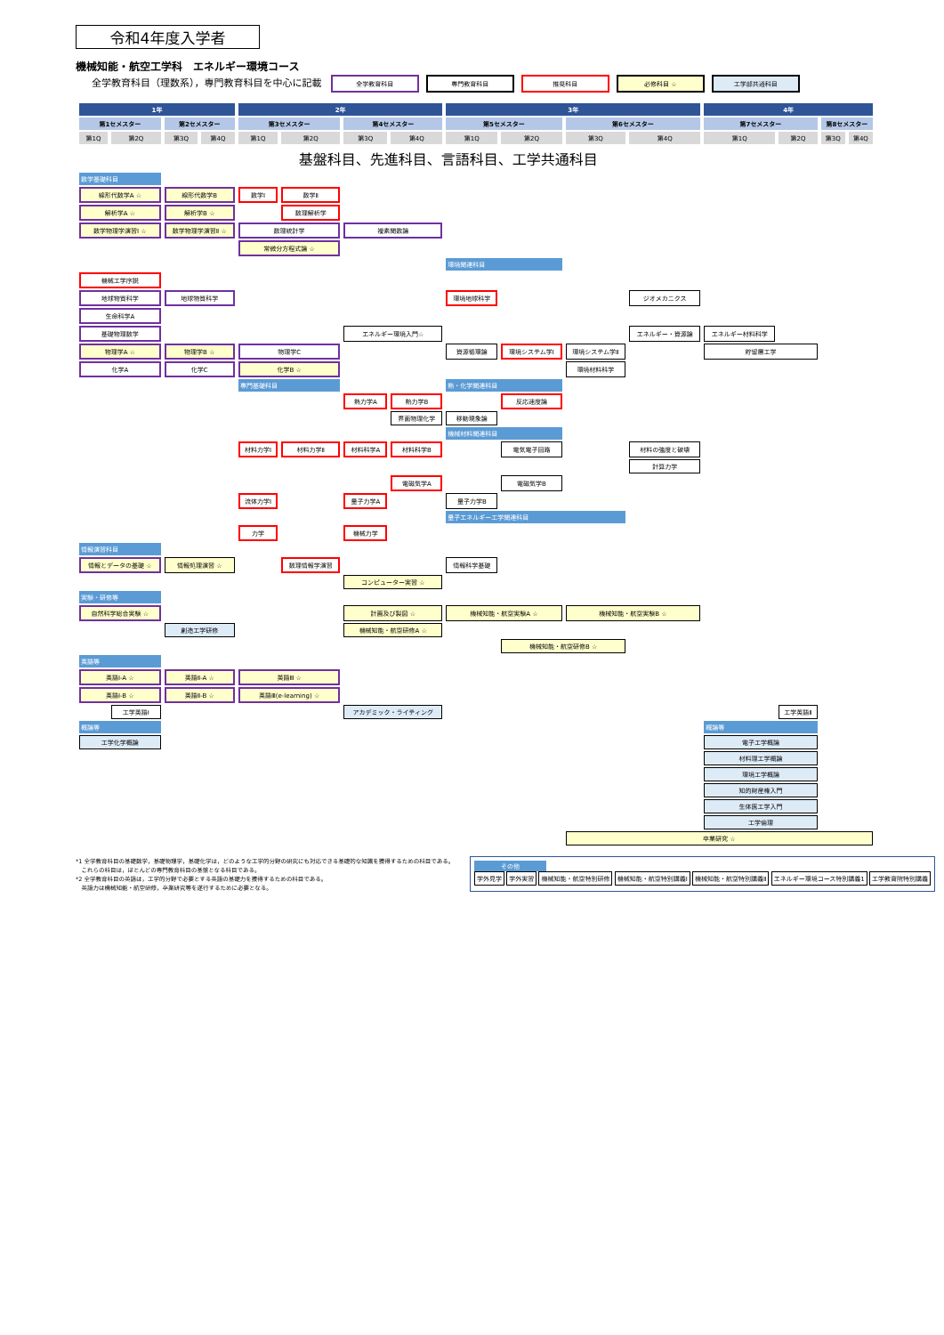令和4年度入学者
機械知能・航空工学科　エネルギー環境コース
全学教育科目（理数系），専門教育科目を中心に記載
全学教育科目 専門教育科目 推奨科目 必修科目 ☆ 工学部共通科目
| 1年 | | | | 2年 | | | | 3年 | | | | 4年 | | | |
| --- | --- | --- | --- | --- | --- | --- | --- | --- | --- | --- | --- | --- | --- | --- | --- |
| 第1セメスター | | 第2セメスター | | 第3セメスター | | 第4セメスター | | 第5セメスター | | 第6セメスター | | 第7セメスター | | 第8セメスター | |
| 第1Q | 第2Q | 第3Q | 第4Q | 第1Q | 第2Q | 第3Q | 第4Q | 第1Q | 第2Q | 第3Q | 第4Q | 第1Q | 第2Q | 第3Q | 第4Q |
| 基盤科目、先進科目、言語科目、工学共通科目 | | | | | | | | | | | | | | | |
| 数学基礎科目 | | | | | | | | | | | | | | | |
| 線形代数学A ☆ | | 線形代数学B | | 数学Ⅰ | 数学Ⅱ | | | | | | | | | | |
| 解析学A ☆ | | 解析学B ☆ | | | 数理解析学 | | | | | | | | | | |
| 数学物理学演習Ⅰ ☆ | | 数学物理学演習Ⅱ ☆ | | 数理統計学 | | 複素関数論 | | | | | | | | | |
| | | | | 常微分方程式論 ☆ | | | | | | | | | | | |
| | | | | | | | | 環境関連科目 | | | | | | | |
| 機械工学序説 | | | | | | | | | | | | | | | |
| 地球物質科学 | | 地球物質科学 | | | | | | 環境地球科学 | | | ジオメカニクス | | | | |
| 生命科学A | | | | | | | | | | | | | | | |
| 基礎物理数学 | | | | | | エネルギー環境入門☆ | | | | | エネルギー・資源論 | エネルギー材料科学 | | | |
| 物理学A ☆ | | 物理学B ☆ | | 物理学C | | | | 資源循環論 | 環境システム学Ⅰ | 環境システム学Ⅱ | | 貯留層工学 | | | |
| 化学A | | 化学C | | 化学B ☆ | | | | | | 環境材料科学 | | | | | |
| | | | | 専門基礎科目 | | | | 熱・化学関連科目 | | | | | | | |
| | | | | | | 熱力学A | 熱力学B | | 反応速度論 | | | | | | |
| | | | | | | | 界面物理化学 | 移動現象論 | | | | | | | |
| | | | | | | | | 機械材料関連科目 | | | | | | | |
| | | | | 材料力学Ⅰ | 材料力学Ⅱ | 材料科学A | 材料科学B | | 電気電子回路 | | 材料の強度と破壊 | | | | |
| | | | | | | | | | | | 計算力学 | | | | |
| | | | | | | | 電磁気学A | | 電磁気学B | | | | | | |
| | | | | 流体力学Ⅰ | | 量子力学A | | 量子力学B | | | | | | | |
| | | | | | | | | 量子エネルギー工学関連科目 | | | | | | | |
| | | | | 力学 | | 機械力学 | | | | | | | | | |
| 情報演習科目 | | | | | | | | | | | | | | | |
| 情報とデータの基礎 ☆ | | 情報処理演習 ☆ | | | 数理情報学演習 | | | 情報科学基礎 | | | | | | | |
| | | | | | | コンピューター実習 ☆ | | | | | | | | | |
| 実験・研修等 | | | | | | | | | | | | | | | |
| 自然科学総合実験 ☆ | | | | | | 計画及び製図 ☆ | | 機械知能・航空実験A ☆ | | 機械知能・航空実験B ☆ | | | | | |
| | | 創造工学研修 | | | | 機械知能・航空研修A ☆ | | | | | | | | | |
| | | | | | | | | | 機械知能・航空研修B ☆ | | | | | | |
| 英語等 | | | | | | | | | | | | | | | |
| 英語Ⅰ-A ☆ | | 英語Ⅱ-A ☆ | | 英語Ⅲ ☆ | | | | | | | | | | | |
| 英語Ⅰ-B ☆ | | 英語Ⅱ-B ☆ | | 英語Ⅲ(e-learning) ☆ | | | | | | | | | | | |
| | 工学英語Ⅰ | | | | | アカデミック・ライティング | | | | | | | 工学英語Ⅱ | | |
| 概論等 | | | | | | | | | | | | 概論等 | | | |
| 工学化学概論 | | | | | | | | | | | | 電子工学概論 | | | |
| | | | | | | | | | | | | 材料理工学概論 | | | |
| | | | | | | | | | | | | 環境工学概論 | | | |
| | | | | | | | | | | | | 知的財産権入門 | | | |
| | | | | | | | | | | | | 生体医工学入門 | | | |
| | | | | | | | | | | | | 工学倫理 | | | |
| | | | | | | | | | | 卒業研究 ☆ | | | | | |
*1 全学教育科目の基礎数学，基礎物理学，基礎化学は，どのような工学的分野の研究にも対応できる基礎的な知識を獲得するための科目である。
　これらの科目は，ほとんどの専門教育科目の基盤となる科目である。
*2 全学教育科目の英語は，工学的分野で必要とする英語の基礎力を獲得するための科目である。
　英語力は機械知能・航空研修，卒業研究等を遂行するために必要となる。
その他
学外見学 学外実習 機械知能・航空特別研修 機械知能・航空特別講義Ⅰ 機械知能・航空特別講義Ⅱ エネルギー環境コース特別講義1 工学教育院特別講義